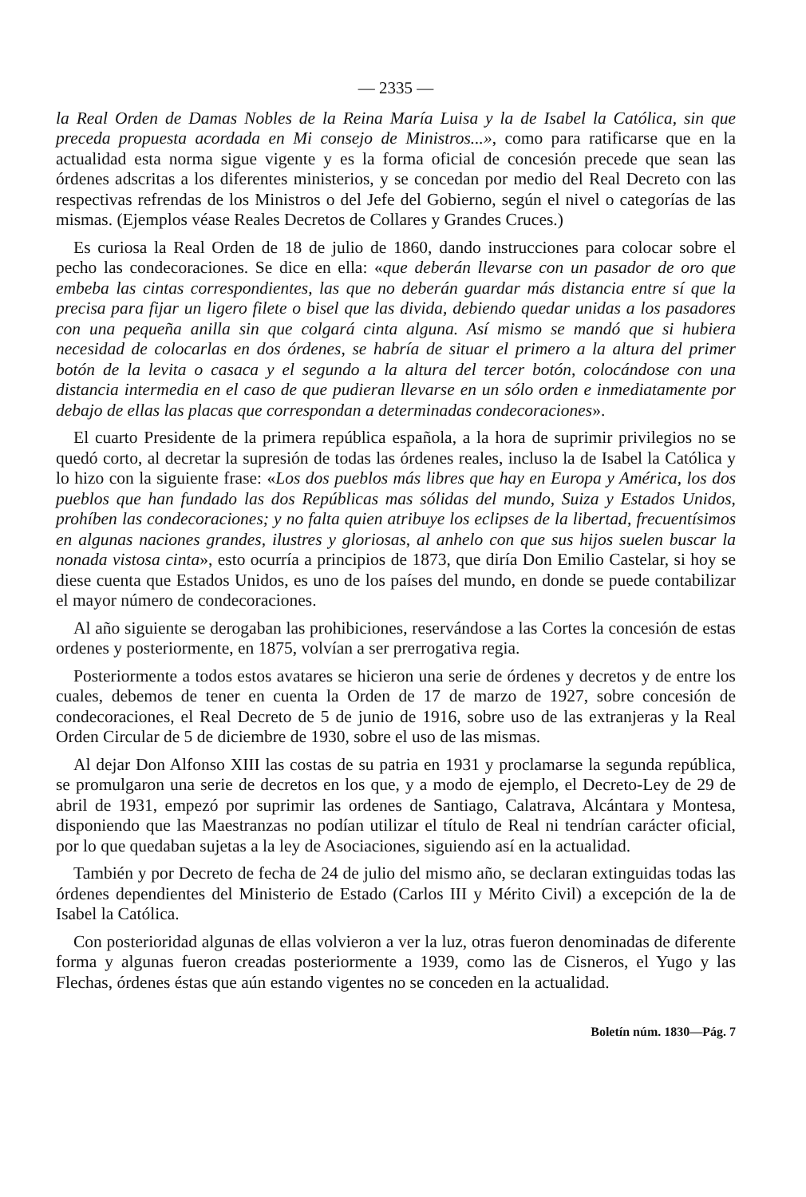— 2335 —
la Real Orden de Damas Nobles de la Reina María Luisa y la de Isabel la Católica, sin que preceda propuesta acordada en Mi consejo de Ministros...», como para ratificarse que en la actualidad esta norma sigue vigente y es la forma oficial de concesión precede que sean las órdenes adscritas a los diferentes ministerios, y se concedan por medio del Real Decreto con las respectivas refrendas de los Ministros o del Jefe del Gobierno, según el nivel o categorías de las mismas. (Ejemplos véase Reales Decretos de Collares y Grandes Cruces.)
Es curiosa la Real Orden de 18 de julio de 1860, dando instrucciones para colocar sobre el pecho las condecoraciones. Se dice en ella: «que deberán llevarse con un pasador de oro que embeba las cintas correspondientes, las que no deberán guardar más distancia entre sí que la precisa para fijar un ligero filete o bisel que las divida, debiendo quedar unidas a los pasadores con una pequeña anilla sin que colgará cinta alguna. Así mismo se mandó que si hubiera necesidad de colocarlas en dos órdenes, se habría de situar el primero a la altura del primer botón de la levita o casaca y el segundo a la altura del tercer botón, colocándose con una distancia intermedia en el caso de que pudieran llevarse en un sólo orden e inmediatamente por debajo de ellas las placas que correspondan a determinadas condecoraciones».
El cuarto Presidente de la primera república española, a la hora de suprimir privilegios no se quedó corto, al decretar la supresión de todas las órdenes reales, incluso la de Isabel la Católica y lo hizo con la siguiente frase: «Los dos pueblos más libres que hay en Europa y América, los dos pueblos que han fundado las dos Repúblicas mas sólidas del mundo, Suiza y Estados Unidos, prohíben las condecoraciones; y no falta quien atribuye los eclipses de la libertad, frecuentísimos en algunas naciones grandes, ilustres y gloriosas, al anhelo con que sus hijos suelen buscar la nonada vistosa cinta», esto ocurría a principios de 1873, que diría Don Emilio Castelar, si hoy se diese cuenta que Estados Unidos, es uno de los países del mundo, en donde se puede contabilizar el mayor número de condecoraciones.
Al año siguiente se derogaban las prohibiciones, reservándose a las Cortes la concesión de estas ordenes y posteriormente, en 1875, volvían a ser prerrogativa regia.
Posteriormente a todos estos avatares se hicieron una serie de órdenes y decretos y de entre los cuales, debemos de tener en cuenta la Orden de 17 de marzo de 1927, sobre concesión de condecoraciones, el Real Decreto de 5 de junio de 1916, sobre uso de las extranjeras y la Real Orden Circular de 5 de diciembre de 1930, sobre el uso de las mismas.
Al dejar Don Alfonso XIII las costas de su patria en 1931 y proclamarse la segunda república, se promulgaron una serie de decretos en los que, y a modo de ejemplo, el Decreto-Ley de 29 de abril de 1931, empezó por suprimir las ordenes de Santiago, Calatrava, Alcántara y Montesa, disponiendo que las Maestranzas no podían utilizar el título de Real ni tendrían carácter oficial, por lo que quedaban sujetas a la ley de Asociaciones, siguiendo así en la actualidad.
También y por Decreto de fecha de 24 de julio del mismo año, se declaran extinguidas todas las órdenes dependientes del Ministerio de Estado (Carlos III y Mérito Civil) a excepción de la de Isabel la Católica.
Con posterioridad algunas de ellas volvieron a ver la luz, otras fueron denominadas de diferente forma y algunas fueron creadas posteriormente a 1939, como las de Cisneros, el Yugo y las Flechas, órdenes éstas que aún estando vigentes no se conceden en la actualidad.
Boletín núm. 1830—Pág. 7